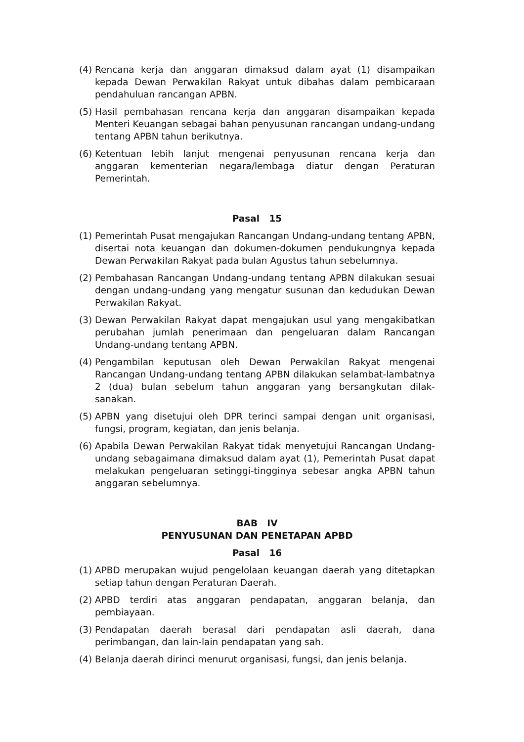(4) Rencana kerja dan anggaran dimaksud dalam ayat (1) disampaikan kepada Dewan Perwakilan Rakyat untuk dibahas dalam pembicaraan pendahuluan rancangan APBN.
(5) Hasil pembahasan rencana kerja dan anggaran disampaikan kepada Menteri Keuangan sebagai bahan penyusunan rancangan undang-undang tentang APBN tahun berikutnya.
(6) Ketentuan lebih lanjut mengenai penyusunan rencana kerja dan anggaran kementerian negara/lembaga diatur dengan Peraturan Pemerintah.
Pasal 15
(1) Pemerintah Pusat mengajukan Rancangan Undang-undang tentang APBN, disertai nota keuangan dan dokumen-dokumen pendukungnya kepada Dewan Perwakilan Rakyat pada bulan Agustus tahun sebelumnya.
(2) Pembahasan Rancangan Undang-undang tentang APBN dilakukan sesuai dengan undang-undang yang mengatur susunan dan kedudukan Dewan Perwakilan Rakyat.
(3) Dewan Perwakilan Rakyat dapat mengajukan usul yang mengakibatkan perubahan jumlah penerimaan dan pengeluaran dalam Rancangan Undang-undang tentang APBN.
(4) Pengambilan keputusan oleh Dewan Perwakilan Rakyat mengenai Rancangan Undang-undang tentang APBN dilakukan selambat-lambatnya 2 (dua) bulan sebelum tahun anggaran yang bersangkutan dilak- sanakan.
(5) APBN yang disetujui oleh DPR terinci sampai dengan unit organisasi, fungsi, program, kegiatan, dan jenis belanja.
(6) Apabila Dewan Perwakilan Rakyat tidak menyetujui Rancangan Undang-undang sebagaimana dimaksud dalam ayat (1), Pemerintah Pusat dapat melakukan pengeluaran setinggi-tingginya sebesar angka APBN tahun anggaran sebelumnya.
BAB IV
PENYUSUNAN DAN PENETAPAN APBD
Pasal 16
(1) APBD merupakan wujud pengelolaan keuangan daerah yang ditetapkan setiap tahun dengan Peraturan Daerah.
(2) APBD terdiri atas anggaran pendapatan, anggaran belanja, dan pembiayaan.
(3) Pendapatan daerah berasal dari pendapatan asli daerah, dana perimbangan, dan lain-lain pendapatan yang sah.
(4) Belanja daerah dirinci menurut organisasi, fungsi, dan jenis belanja.